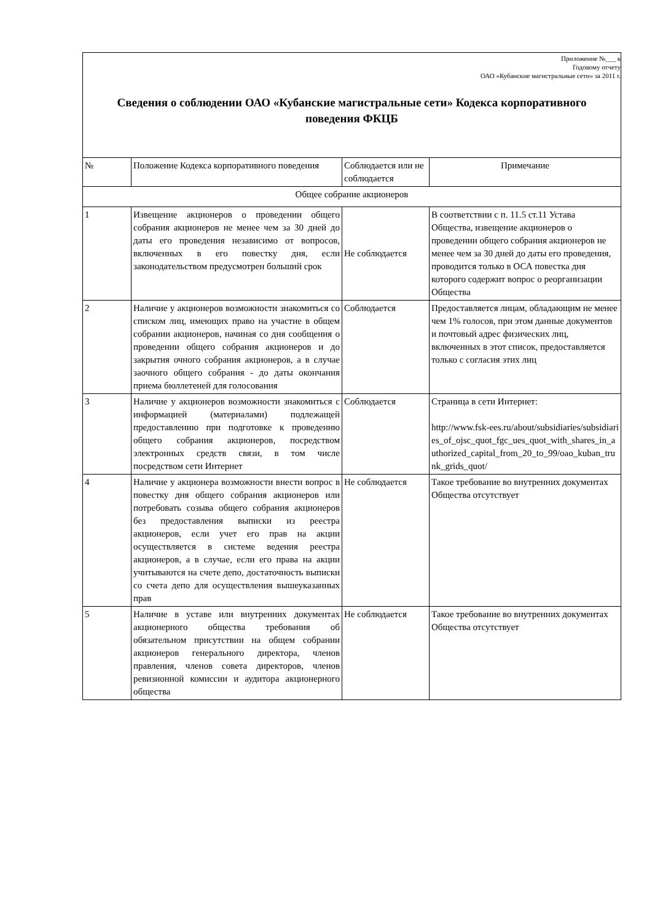| Приложение №___ к Годовому отчету ОАО «Кубанские магистральные сети» за 2011 г. Сведения о соблюдении ОАО «Кубанские магистральные сети» Кодекса корпоративного поведения ФКЦБ | | | |
| № | Положение Кодекса корпоративного поведения | Соблюдается или не соблюдается | Примечание |
| Общее собрание акционеров | | | |
| 1 | Извещение акционеров о проведении общего собрания акционеров не менее чем за 30 дней до даты его проведения независимо от вопросов, включенных в его повестку дня, если законодательством предусмотрен больший срок | Не соблюдается | В соответствии с п. 11.5 ст.11 Устава Общества, извещение акционеров о проведении общего собрания акционеров не менее чем за 30 дней до даты его проведения, проводится только в ОСА повестка дня которого содержит вопрос о реорганизации Общества |
| 2 | Наличие у акционеров возможности знакомиться со списком лиц, имеющих право на участие в общем собрании акционеров, начиная со дня сообщения о проведении общего собрания акционеров и до закрытия очного собрания акционеров, а в случае заочного общего собрания - до даты окончания приема бюллетеней для голосования | Соблюдается | Предоставляется лицам, обладающим не менее чем 1% голосов, при этом данные документов и почтовый адрес физических лиц, включенных в этот список, предоставляется только с согласия этих лиц |
| 3 | Наличие у акционеров возможности знакомиться с информацией (материалами) подлежащей предоставлению при подготовке к проведению общего собрания акционеров, посредством электронных средств связи, в том числе посредством сети Интернет | Соблюдается | Страница в сети Интернет: http://www.fsk-ees.ru/about/subsidiaries/subsidiaries_of_ojsc_quot_fgc_ues_quot_with_shares_in_authorized_capital_from_20_to_99/oao_kuban_trunk_grids_quot/ |
| 4 | Наличие у акционера возможности внести вопрос в повестку дня общего собрания акционеров или потребовать созыва общего собрания акционеров без предоставления выписки из реестра акционеров, если учет его прав на акции осуществляется в системе ведения реестра акционеров, а в случае, если его права на акции учитываются на счете депо, достаточность выписки со счета депо для осуществления вышеуказанных прав | Не соблюдается | Такое требование во внутренних документах Общества отсутствует |
| 5 | Наличие в уставе или внутренних документах акционерного общества требования об обязательном присутствии на общем собрании акционеров генерального директора, членов правления, членов совета директоров, членов ревизионной комиссии и аудитора акционерного общества | Не соблюдается | Такое требование во внутренних документах Общества отсутствует |